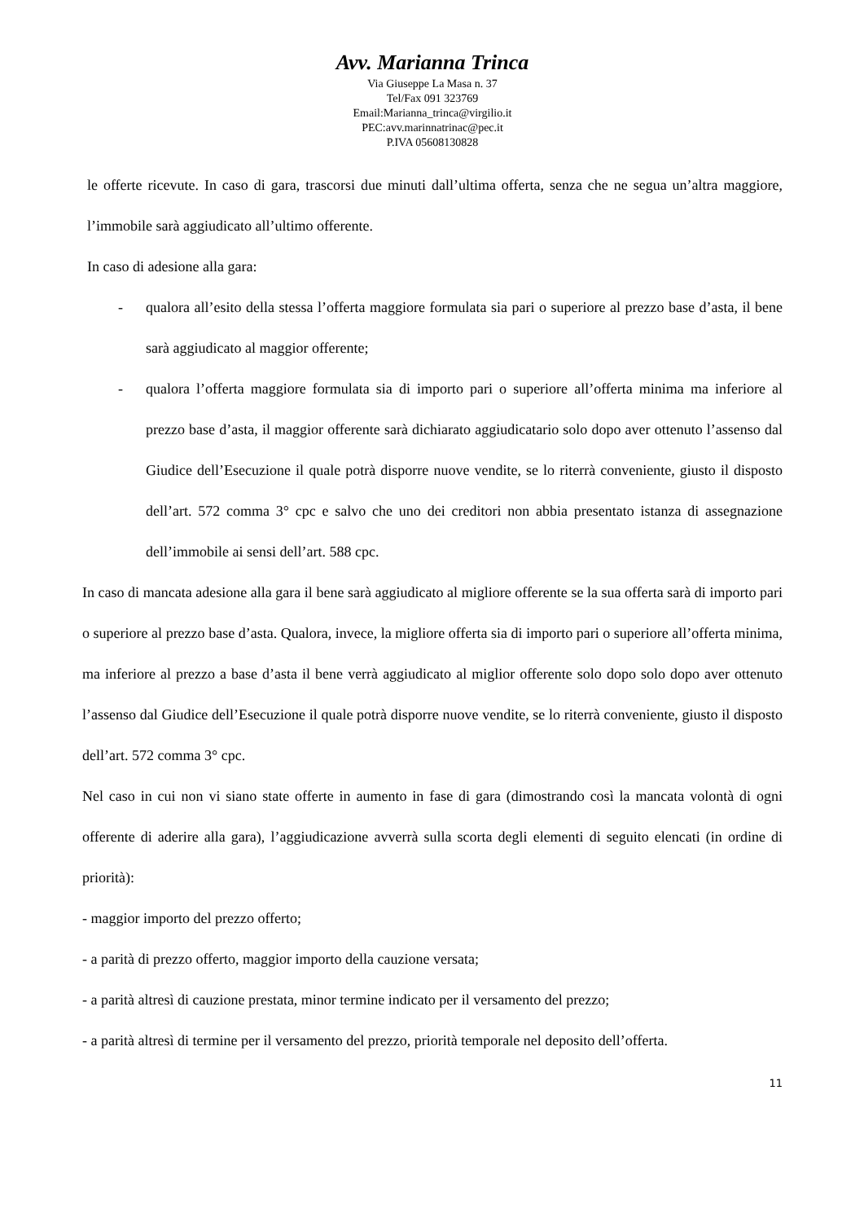Avv. Marianna Trinca
Via Giuseppe La Masa n. 37
Tel/Fax 091 323769
Email:Marianna_trinca@virgilio.it
PEC:avv.marinnatrinac@pec.it
P.IVA 05608130828
le offerte ricevute. In caso di gara, trascorsi due minuti dall’ultima offerta, senza che ne segua un’altra maggiore, l’immobile sarà aggiudicato all’ultimo offerente.
In caso di adesione alla gara:
- qualora all’esito della stessa l’offerta maggiore formulata sia pari o superiore al prezzo base d’asta, il bene sarà aggiudicato al maggior offerente;
- qualora l’offerta maggiore formulata sia di importo pari o superiore all’offerta minima ma inferiore al prezzo base d’asta, il maggior offerente sarà dichiarato aggiudicatario solo dopo aver ottenuto l’assenso dal Giudice dell’Esecuzione il quale potrà disporre nuove vendite, se lo riterrà conveniente, giusto il disposto dell’art. 572 comma 3° cpc e salvo che uno dei creditori non abbia presentato istanza di assegnazione dell’immobile ai sensi dell’art. 588 cpc.
In caso di mancata adesione alla gara il bene sarà aggiudicato al migliore offerente se la sua offerta sarà di importo pari o superiore al prezzo base d’asta. Qualora, invece, la migliore offerta sia di importo pari o superiore all’offerta minima, ma inferiore al prezzo a base d’asta il bene verrà aggiudicato al miglior offerente solo dopo solo dopo aver ottenuto l’assenso dal Giudice dell’Esecuzione il quale potrà disporre nuove vendite, se lo riterrà conveniente, giusto il disposto dell’art. 572 comma 3° cpc.
Nel caso in cui non vi siano state offerte in aumento in fase di gara (dimostrando così la mancata volontà di ogni offerente di aderire alla gara), l’aggiudicazione avverrà sulla scorta degli elementi di seguito elencati (in ordine di priorità):
- maggior importo del prezzo offerto;
- a parità di prezzo offerto, maggior importo della cauzione versata;
- a parità altresì di cauzione prestata, minor termine indicato per il versamento del prezzo;
- a parità altresì di termine per il versamento del prezzo, priorità temporale nel deposito dell’offerta.
11